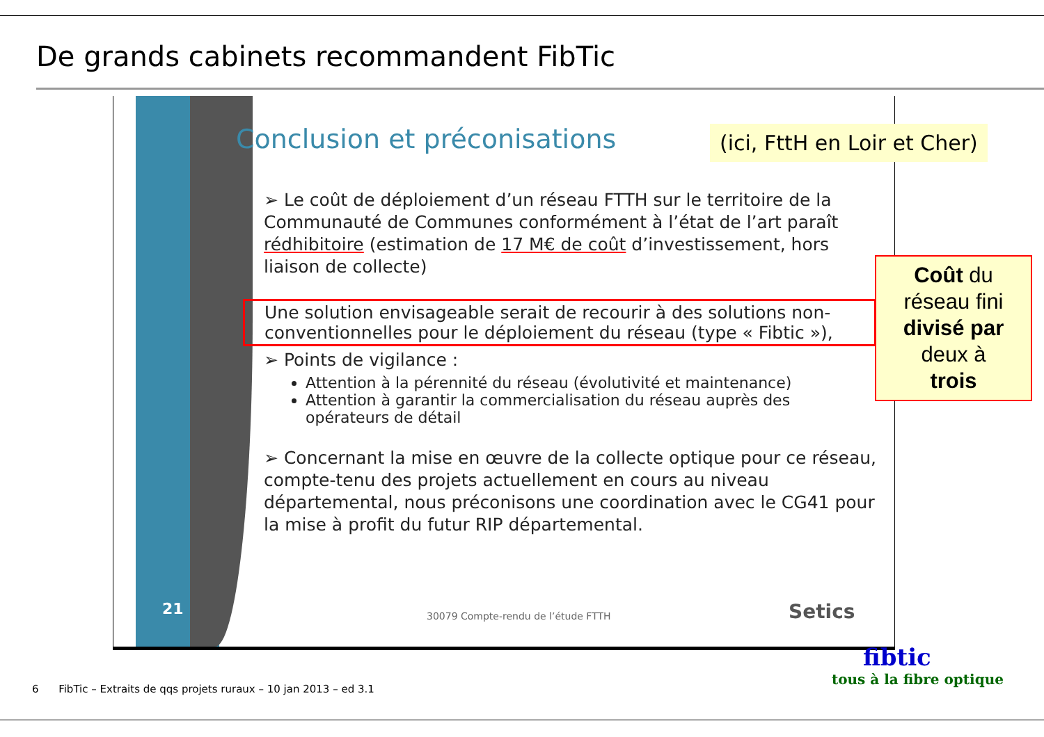De grands cabinets recommandent FibTic
21
Conclusion et préconisations
➢ Le coût de déploiement d’un réseau FTTH sur le territoire de la Communauté de Communes conformément à l’état de l’art paraît rédhibitoire (estimation de 17 M€ de coût d’investissement, hors liaison de collecte)
Une solution envisageable serait de recourir à des solutions non-conventionnelles pour le déploiement du réseau (type « Fibtic »),
➢ Points de vigilance :
Attention à la pérennité du réseau (évolutivité et maintenance)
Attention à garantir la commercialisation du réseau auprès des opérateurs de détail
➢ Concernant la mise en œuvre de la collecte optique pour ce réseau, compte-tenu des projets actuellement en cours au niveau départemental, nous préconisons une coordination avec le CG41 pour la mise à profit du futur RIP départemental.
30079 Compte-rendu de l’étude FTTH
Setics
(ici, FttH en Loir et Cher)
Coût du
réseau fini
divisé par
deux à
trois
fibtic
tous à la fibre optique
6 FibTic – Extraits de qqs projets ruraux – 10 jan 2013 – ed 3.1